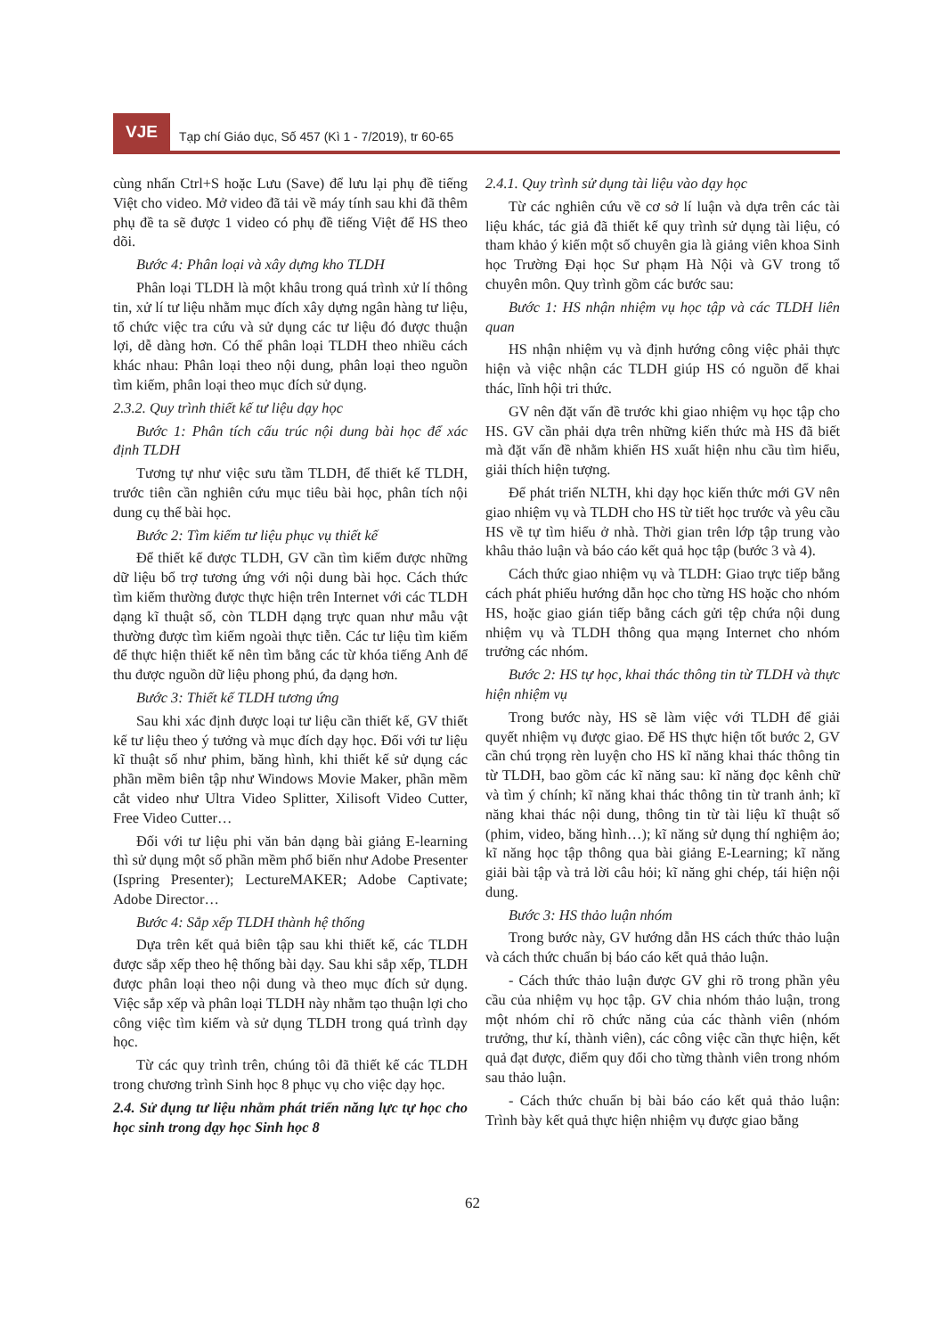VJE
Tạp chí Giáo dục, Số 457 (Kì 1 - 7/2019), tr 60-65
cùng nhấn Ctrl+S hoặc Lưu (Save) để lưu lại phụ đề tiếng Việt cho video. Mở video đã tải về máy tính sau khi đã thêm phụ đề ta sẽ được 1 video có phụ đề tiếng Việt để HS theo dõi.
Bước 4: Phân loại và xây dựng kho TLDH
Phân loại TLDH là một khâu trong quá trình xử lí thông tin, xử lí tư liệu nhằm mục đích xây dựng ngân hàng tư liệu, tổ chức việc tra cứu và sử dụng các tư liệu đó được thuận lợi, dễ dàng hơn. Có thể phân loại TLDH theo nhiều cách khác nhau: Phân loại theo nội dung, phân loại theo nguồn tìm kiếm, phân loại theo mục đích sử dụng.
2.3.2. Quy trình thiết kế tư liệu dạy học
Bước 1: Phân tích cấu trúc nội dung bài học để xác định TLDH
Tương tự như việc sưu tầm TLDH, để thiết kế TLDH, trước tiên cần nghiên cứu mục tiêu bài học, phân tích nội dung cụ thể bài học.
Bước 2: Tìm kiếm tư liệu phục vụ thiết kế
Để thiết kế được TLDH, GV cần tìm kiếm được những dữ liệu bổ trợ tương ứng với nội dung bài học. Cách thức tìm kiếm thường được thực hiện trên Internet với các TLDH dạng kĩ thuật số, còn TLDH dạng trực quan như mẫu vật thường được tìm kiếm ngoài thực tiễn. Các tư liệu tìm kiếm để thực hiện thiết kế nên tìm bằng các từ khóa tiếng Anh để thu được nguồn dữ liệu phong phú, đa dạng hơn.
Bước 3: Thiết kế TLDH tương ứng
Sau khi xác định được loại tư liệu cần thiết kế, GV thiết kế tư liệu theo ý tưởng và mục đích dạy học. Đối với tư liệu kĩ thuật số như phim, băng hình, khi thiết kế sử dụng các phần mềm biên tập như Windows Movie Maker, phần mềm cắt video như Ultra Video Splitter, Xilisoft Video Cutter, Free Video Cutter…
Đối với tư liệu phi văn bản dạng bài giảng E-learning thì sử dụng một số phần mềm phổ biến như Adobe Presenter (Ispring Presenter); LectureMAKER; Adobe Captivate; Adobe Director…
Bước 4: Sắp xếp TLDH thành hệ thống
Dựa trên kết quả biên tập sau khi thiết kế, các TLDH được sắp xếp theo hệ thống bài dạy. Sau khi sắp xếp, TLDH được phân loại theo nội dung và theo mục đích sử dụng. Việc sắp xếp và phân loại TLDH này nhằm tạo thuận lợi cho công việc tìm kiếm và sử dụng TLDH trong quá trình dạy học.
Từ các quy trình trên, chúng tôi đã thiết kế các TLDH trong chương trình Sinh học 8 phục vụ cho việc dạy học.
2.4. Sử dụng tư liệu nhằm phát triển năng lực tự học cho học sinh trong dạy học Sinh học 8
2.4.1. Quy trình sử dụng tài liệu vào dạy học
Từ các nghiên cứu về cơ sở lí luận và dựa trên các tài liệu khác, tác giả đã thiết kế quy trình sử dụng tài liệu, có tham khảo ý kiến một số chuyên gia là giảng viên khoa Sinh học Trường Đại học Sư phạm Hà Nội và GV trong tổ chuyên môn. Quy trình gồm các bước sau:
Bước 1: HS nhận nhiệm vụ học tập và các TLDH liên quan
HS nhận nhiệm vụ và định hướng công việc phải thực hiện và việc nhận các TLDH giúp HS có nguồn để khai thác, lĩnh hội tri thức.
GV nên đặt vấn đề trước khi giao nhiệm vụ học tập cho HS. GV cần phải dựa trên những kiến thức mà HS đã biết mà đặt vấn đề nhằm khiến HS xuất hiện nhu cầu tìm hiểu, giải thích hiện tượng.
Để phát triển NLTH, khi dạy học kiến thức mới GV nên giao nhiệm vụ và TLDH cho HS từ tiết học trước và yêu cầu HS về tự tìm hiểu ở nhà. Thời gian trên lớp tập trung vào khâu thảo luận và báo cáo kết quả học tập (bước 3 và 4).
Cách thức giao nhiệm vụ và TLDH: Giao trực tiếp bằng cách phát phiếu hướng dẫn học cho từng HS hoặc cho nhóm HS, hoặc giao gián tiếp bằng cách gửi tệp chứa nội dung nhiệm vụ và TLDH thông qua mạng Internet cho nhóm trưởng các nhóm.
Bước 2: HS tự học, khai thác thông tin từ TLDH và thực hiện nhiệm vụ
Trong bước này, HS sẽ làm việc với TLDH để giải quyết nhiệm vụ được giao. Để HS thực hiện tốt bước 2, GV cần chú trọng rèn luyện cho HS kĩ năng khai thác thông tin từ TLDH, bao gồm các kĩ năng sau: kĩ năng đọc kênh chữ và tìm ý chính; kĩ năng khai thác thông tin từ tranh ảnh; kĩ năng khai thác nội dung, thông tin từ tài liệu kĩ thuật số (phim, video, băng hình…); kĩ năng sử dụng thí nghiệm ảo; kĩ năng học tập thông qua bài giảng E-Learning; kĩ năng giải bài tập và trả lời câu hỏi; kĩ năng ghi chép, tái hiện nội dung.
Bước 3: HS thảo luận nhóm
Trong bước này, GV hướng dẫn HS cách thức thảo luận và cách thức chuẩn bị báo cáo kết quả thảo luận.
- Cách thức thảo luận được GV ghi rõ trong phần yêu cầu của nhiệm vụ học tập. GV chia nhóm thảo luận, trong một nhóm chỉ rõ chức năng của các thành viên (nhóm trưởng, thư kí, thành viên), các công việc cần thực hiện, kết quả đạt được, điểm quy đổi cho từng thành viên trong nhóm sau thảo luận.
- Cách thức chuẩn bị bài báo cáo kết quả thảo luận: Trình bày kết quả thực hiện nhiệm vụ được giao bằng
62